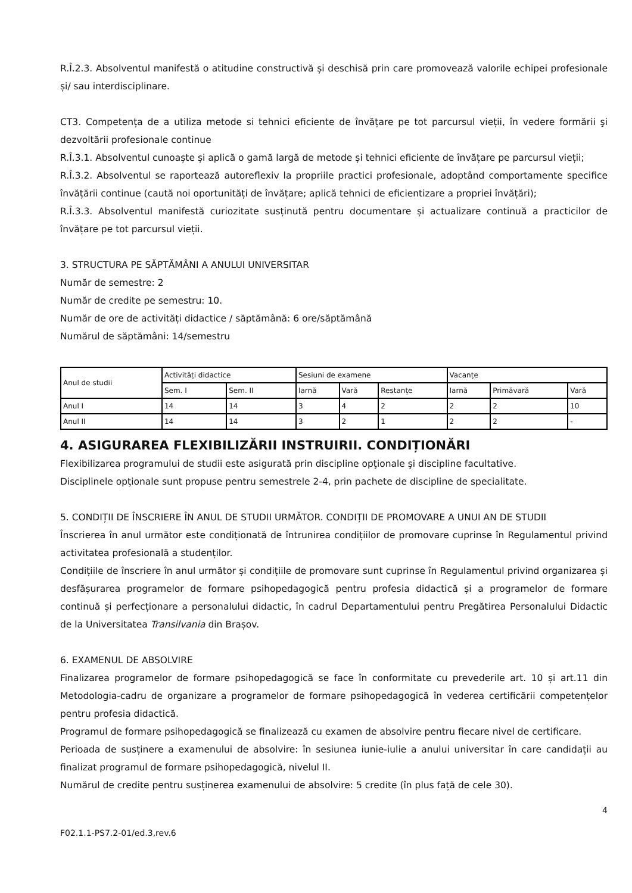R.Î.2.3. Absolventul manifestă o atitudine constructivă și deschisă prin care promovează valorile echipei profesionale și/ sau interdisciplinare.
CT3. Competența de a utiliza metode si tehnici eficiente de învățare pe tot parcursul vieții, în vedere formării şi dezvoltării profesionale continue
R.Î.3.1. Absolventul cunoaște și aplică o gamă largă de metode și tehnici eficiente de învățare pe parcursul vieții;
R.Î.3.2. Absolventul se raportează autoreflexiv la propriile practici profesionale, adoptând comportamente specifice învățării continue (caută noi oportunități de învățare; aplică tehnici de eficientizare a propriei învățări);
R.Î.3.3. Absolventul manifestă curiozitate susținută pentru documentare și actualizare continuă a practicilor de învățare pe tot parcursul vieții.
3. STRUCTURA PE SĂPTĂMÂNI A ANULUI UNIVERSITAR
Număr de semestre: 2
Număr de credite pe semestru: 10.
Număr de ore de activități didactice / săptămână: 6 ore/săptămână
Numărul de săptămâni: 14/semestru
| Anul de studii | Activități didactice | | Sesiuni de examene | | | Vacanțe | | |
| | Sem. I | Sem. II | Iarnă | Vară | Restanțe | Iarnă | Primăvară | Vară |
| Anul I | 14 | 14 | 3 | 4 | 2 | 2 | 2 | 10 |
| Anul II | 14 | 14 | 3 | 2 | 1 | 2 | 2 | - |
4. ASIGURAREA FLEXIBILIZĂRII INSTRUIRII. CONDIȚIONĂRI
Flexibilizarea programului de studii este asigurată prin discipline opţionale şi discipline facultative.
Disciplinele opţionale sunt propuse pentru semestrele 2-4, prin pachete de discipline de specialitate.
5. CONDIȚII DE ÎNSCRIERE ÎN ANUL DE STUDII URMĂTOR. CONDIȚII DE PROMOVARE A UNUI AN DE STUDII
Înscrierea în anul următor este condiționată de întrunirea condițiilor de promovare cuprinse în Regulamentul privind activitatea profesională a studenților.
Condițiile de înscriere în anul următor și condițiile de promovare sunt cuprinse în Regulamentul privind organizarea și desfășurarea programelor de formare psihopedagogică pentru profesia didactică și a programelor de formare continuă și perfecționare a personalului didactic, în cadrul Departamentului pentru Pregătirea Personalului Didactic de la Universitatea Transilvania din Brașov.
6. EXAMENUL DE ABSOLVIRE
Finalizarea programelor de formare psihopedagogică se face în conformitate cu prevederile art. 10 și art.11 din Metodologia-cadru de organizare a programelor de formare psihopedagogică în vederea certificării competențelor pentru profesia didactică.
Programul de formare psihopedagogică se finalizează cu examen de absolvire pentru fiecare nivel de certificare.
Perioada de susținere a examenului de absolvire: în sesiunea iunie-iulie a anului universitar în care candidații au finalizat programul de formare psihopedagogică, nivelul II.
Numărul de credite pentru susținerea examenului de absolvire: 5 credite (în plus față de cele 30).
4
F02.1.1-PS7.2-01/ed.3,rev.6